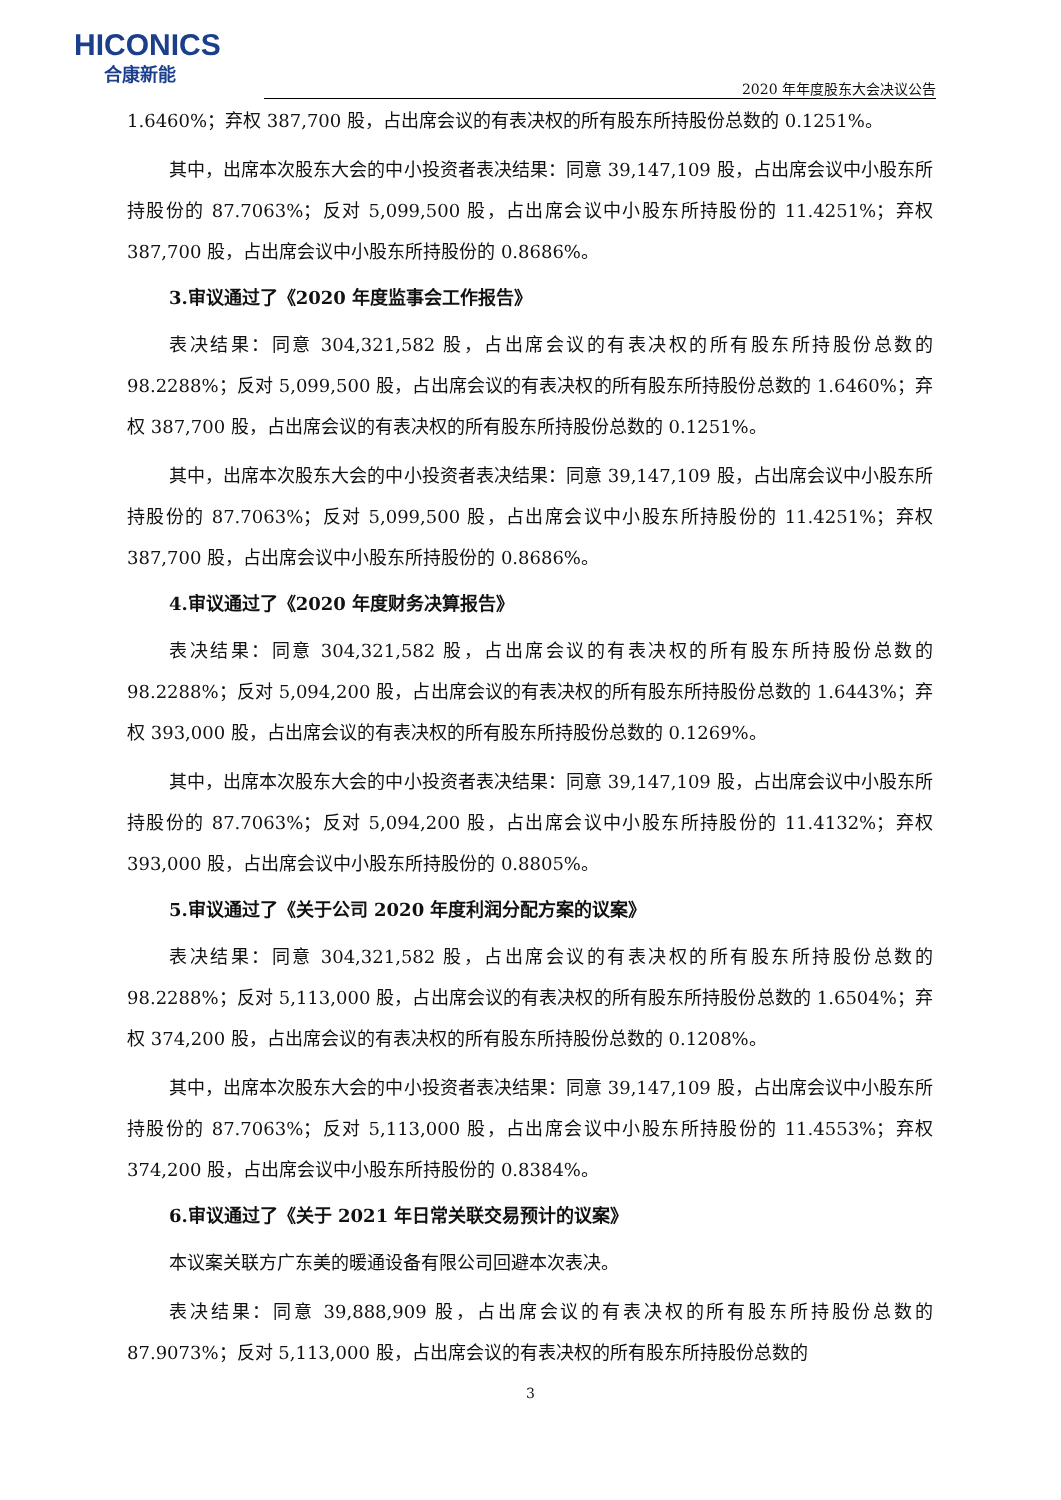HICONICS
合康新能
2020 年年度股东大会决议公告
1.6460%；弃权 387,700 股，占出席会议的有表决权的所有股东所持股份总数的 0.1251%。
其中，出席本次股东大会的中小投资者表决结果：同意 39,147,109 股，占出席会议中小股东所持股份的 87.7063%；反对 5,099,500 股，占出席会议中小股东所持股份的 11.4251%；弃权 387,700 股，占出席会议中小股东所持股份的 0.8686%。
3.审议通过了《2020 年度监事会工作报告》
表决结果：同意 304,321,582 股，占出席会议的有表决权的所有股东所持股份总数的 98.2288%；反对 5,099,500 股，占出席会议的有表决权的所有股东所持股份总数的 1.6460%；弃权 387,700 股，占出席会议的有表决权的所有股东所持股份总数的 0.1251%。
其中，出席本次股东大会的中小投资者表决结果：同意 39,147,109 股，占出席会议中小股东所持股份的 87.7063%；反对 5,099,500 股，占出席会议中小股东所持股份的 11.4251%；弃权 387,700 股，占出席会议中小股东所持股份的 0.8686%。
4.审议通过了《2020 年度财务决算报告》
表决结果：同意 304,321,582 股，占出席会议的有表决权的所有股东所持股份总数的 98.2288%；反对 5,094,200 股，占出席会议的有表决权的所有股东所持股份总数的 1.6443%；弃权 393,000 股，占出席会议的有表决权的所有股东所持股份总数的 0.1269%。
其中，出席本次股东大会的中小投资者表决结果：同意 39,147,109 股，占出席会议中小股东所持股份的 87.7063%；反对 5,094,200 股，占出席会议中小股东所持股份的 11.4132%；弃权 393,000 股，占出席会议中小股东所持股份的 0.8805%。
5.审议通过了《关于公司 2020 年度利润分配方案的议案》
表决结果：同意 304,321,582 股，占出席会议的有表决权的所有股东所持股份总数的 98.2288%；反对 5,113,000 股，占出席会议的有表决权的所有股东所持股份总数的 1.6504%；弃权 374,200 股，占出席会议的有表决权的所有股东所持股份总数的 0.1208%。
其中，出席本次股东大会的中小投资者表决结果：同意 39,147,109 股，占出席会议中小股东所持股份的 87.7063%；反对 5,113,000 股，占出席会议中小股东所持股份的 11.4553%；弃权 374,200 股，占出席会议中小股东所持股份的 0.8384%。
6.审议通过了《关于 2021 年日常关联交易预计的议案》
本议案关联方广东美的暖通设备有限公司回避本次表决。
表决结果：同意 39,888,909 股，占出席会议的有表决权的所有股东所持股份总数的 87.9073%；反对 5,113,000 股，占出席会议的有表决权的所有股东所持股份总数的
3